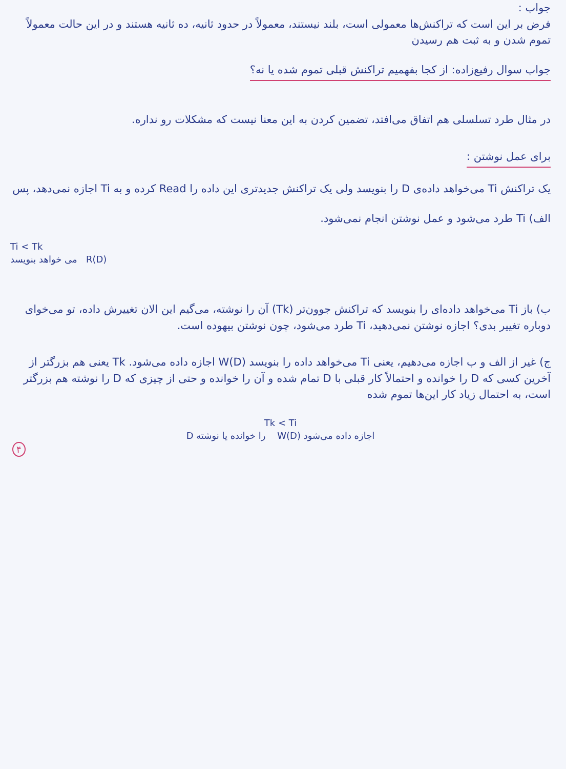جواب :
فرض بر این است که تراکنش‌ها معمولی است، بلند نیستند، معمولاً در حدود ثانیه، ده ثانیه هستند و در این حالت معمولاً تموم شدن و به ثبت هم رسیدن
جواب سوال رفیع‌زاده: از کجا بفهمیم تراکنش قبلی تموم شده یا نه؟
در مثال طرد تسلسلی هم اتفاق می‌افتد، تضمین کردن به این معنا نیست که مشکلات رو نداره.
برای عمل نوشتن :
یک تراکنش Ti می‌خواهد داده‌ی D را بنویسد ولی یک تراکنش جدیدتری این داده را Read کرده و به Ti اجازه نمی‌دهد، پس
الف) Ti طرد می‌شود و عمل نوشتن انجام نمی‌شود.
Ti < Tk
می خواهد بنویسد R(D)
ب) باز Ti می‌خواهد داده‌ای را بنویسد که تراکنش جوون‌تر (Tk) آن را نوشته، می‌گیم این الان تغییرش داده، تو می‌خوای دوباره تغییر بدی؟ اجازه نوشتن نمی‌دهید، Ti طرد می‌شود، چون نوشتن بیهوده است.
ج) غیر از الف و ب اجازه می‌دهیم، یعنی Ti می‌خواهد داده را بنویسد W(D) اجازه داده می‌شود. Tk یعنی هم بزرگتر از آخرین کسی که D را خوانده و احتمالاً کار قبلی با D تمام شده و آن را خوانده و حتی از چیزی که D را نوشته هم بزرگتر است، به احتمال زیاد کار این‌ها تموم شده
Tk < Ti
D را خوانده یا نوشته W(D) اجازه داده می‌شود
۴